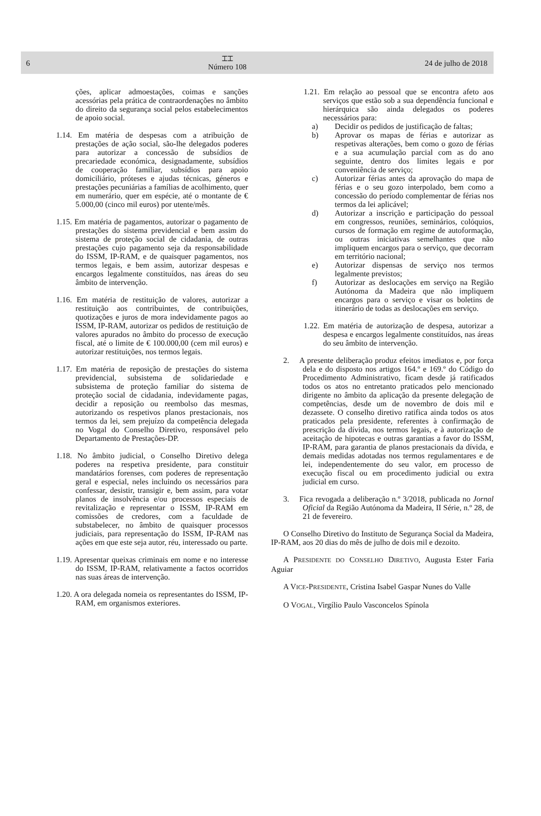6
⌶⌶
Número 108
24 de julho de 2018
ções, aplicar admoestações, coimas e sanções acessórias pela prática de contraordenações no âmbito do direito da segurança social pelos estabelecimentos de apoio social.
1.14. Em matéria de despesas com a atribuição de prestações de ação social, são-lhe delegados poderes para autorizar a concessão de subsídios de precariedade económica, designadamente, subsídios de cooperação familiar, subsídios para apoio domiciliário, próteses e ajudas técnicas, géneros e prestações pecuniárias a famílias de acolhimento, quer em numerário, quer em espécie, até o montante de € 5.000,00 (cinco mil euros) por utente/mês.
1.15. Em matéria de pagamentos, autorizar o pagamento de prestações do sistema previdencial e bem assim do sistema de proteção social de cidadania, de outras prestações cujo pagamento seja da responsabilidade do ISSM, IP-RAM, e de quaisquer pagamentos, nos termos legais, e bem assim, autorizar despesas e encargos legalmente constituídos, nas áreas do seu âmbito de intervenção.
1.16. Em matéria de restituição de valores, autorizar a restituição aos contribuintes, de contribuições, quotizações e juros de mora indevidamente pagos ao ISSM, IP-RAM, autorizar os pedidos de restituição de valores apurados no âmbito do processo de execução fiscal, até o limite de € 100.000,00 (cem mil euros) e autorizar restituições, nos termos legais.
1.17. Em matéria de reposição de prestações do sistema previdencial, subsistema de solidariedade e subsistema de proteção familiar do sistema de proteção social de cidadania, indevidamente pagas, decidir a reposição ou reembolso das mesmas, autorizando os respetivos planos prestacionais, nos termos da lei, sem prejuízo da competência delegada no Vogal do Conselho Diretivo, responsável pelo Departamento de Prestações-DP.
1.18. No âmbito judicial, o Conselho Diretivo delega poderes na respetiva presidente, para constituir mandatários forenses, com poderes de representação geral e especial, neles incluindo os necessários para confessar, desistir, transigir e, bem assim, para votar planos de insolvência e/ou processos especiais de revitalização e representar o ISSM, IP-RAM em comissões de credores, com a faculdade de substabelecer, no âmbito de quaisquer processos judiciais, para representação do ISSM, IP-RAM nas ações em que este seja autor, réu, interessado ou parte.
1.19. Apresentar queixas criminais em nome e no interesse do ISSM, IP-RAM, relativamente a factos ocorridos nas suas áreas de intervenção.
1.20. A ora delegada nomeia os representantes do ISSM, IP-RAM, em organismos exteriores.
1.21. Em relação ao pessoal que se encontra afeto aos serviços que estão sob a sua dependência funcional e hierárquica são ainda delegados os poderes necessários para:
a) Decidir os pedidos de justificação de faltas;
b) Aprovar os mapas de férias e autorizar as respetivas alterações, bem como o gozo de férias e a sua acumulação parcial com as do ano seguinte, dentro dos limites legais e por conveniência de serviço;
c) Autorizar férias antes da aprovação do mapa de férias e o seu gozo interpolado, bem como a concessão do período complementar de férias nos termos da lei aplicável;
d) Autorizar a inscrição e participação do pessoal em congressos, reuniões, seminários, colóquios, cursos de formação em regime de autoformação, ou outras iniciativas semelhantes que não impliquem encargos para o serviço, que decorram em território nacional;
e) Autorizar dispensas de serviço nos termos legalmente previstos;
f) Autorizar as deslocações em serviço na Região Autónoma da Madeira que não impliquem encargos para o serviço e visar os boletins de itinerário de todas as deslocações em serviço.
1.22. Em matéria de autorização de despesa, autorizar a despesa e encargos legalmente constituídos, nas áreas do seu âmbito de intervenção.
2. A presente deliberação produz efeitos imediatos e, por força dela e do disposto nos artigos 164.º e 169.º do Código do Procedimento Administrativo, ficam desde já ratificados todos os atos no entretanto praticados pelo mencionado dirigente no âmbito da aplicação da presente delegação de competências, desde um de novembro de dois mil e dezassete. O conselho diretivo ratifica ainda todos os atos praticados pela presidente, referentes à confirmação de prescrição da dívida, nos termos legais, e à autorização de aceitação de hipotecas e outras garantias a favor do ISSM, IP-RAM, para garantia de planos prestacionais da dívida, e demais medidas adotadas nos termos regulamentares e de lei, independentemente do seu valor, em processo de execução fiscal ou em procedimento judicial ou extra judicial em curso.
3. Fica revogada a deliberação n.º 3/2018, publicada no Jornal Oficial da Região Autónoma da Madeira, II Série, n.º 28, de 21 de fevereiro.
O Conselho Diretivo do Instituto de Segurança Social da Madeira, IP-RAM, aos 20 dias do mês de julho de dois mil e dezoito.
A PRESIDENTE DO CONSELHO DIRETIVO, Augusta Ester Faria Aguiar
A VICE-PRESIDENTE, Cristina Isabel Gaspar Nunes do Valle
O VOGAL, Virgílio Paulo Vasconcelos Spínola